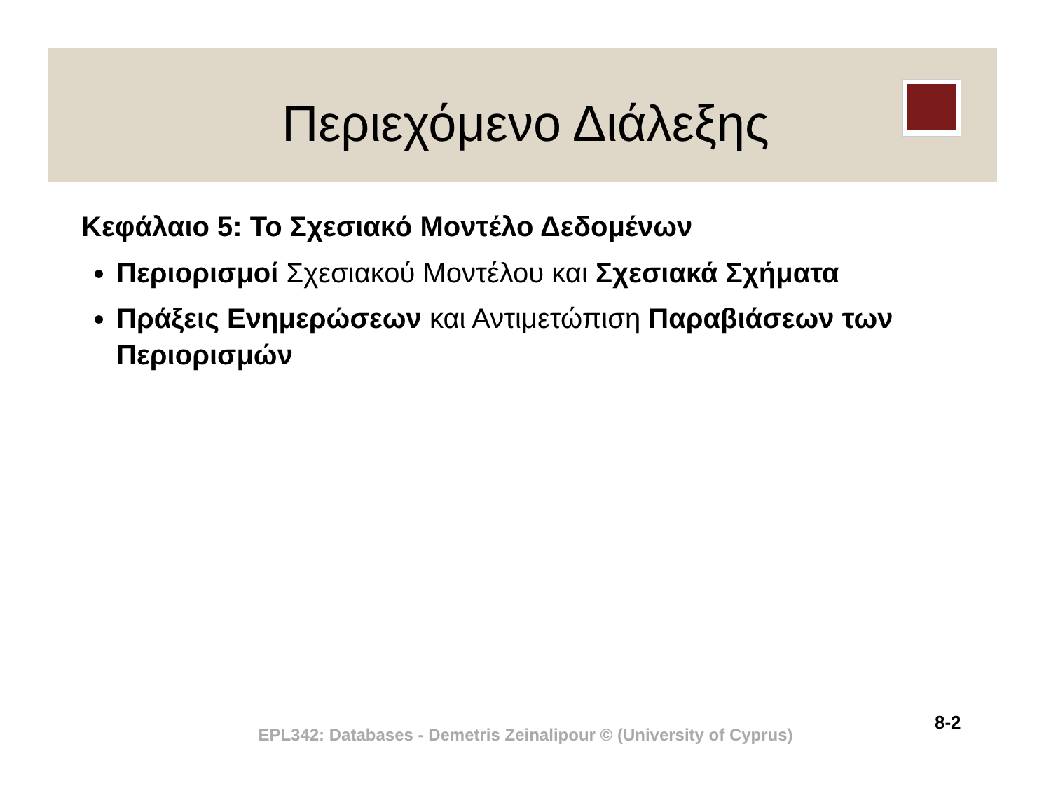Περιεχόμενο Διάλεξης
Κεφάλαιο 5: Το Σχεσιακό Μοντέλο Δεδομένων
Περιορισμοί Σχεσιακού Μοντέλου και Σχεσιακά Σχήματα
Πράξεις Ενημερώσεων και Αντιμετώπιση Παραβιάσεων των Περιορισμών
8-2
EPL342: Databases - Demetris Zeinalipour © (University of Cyprus)